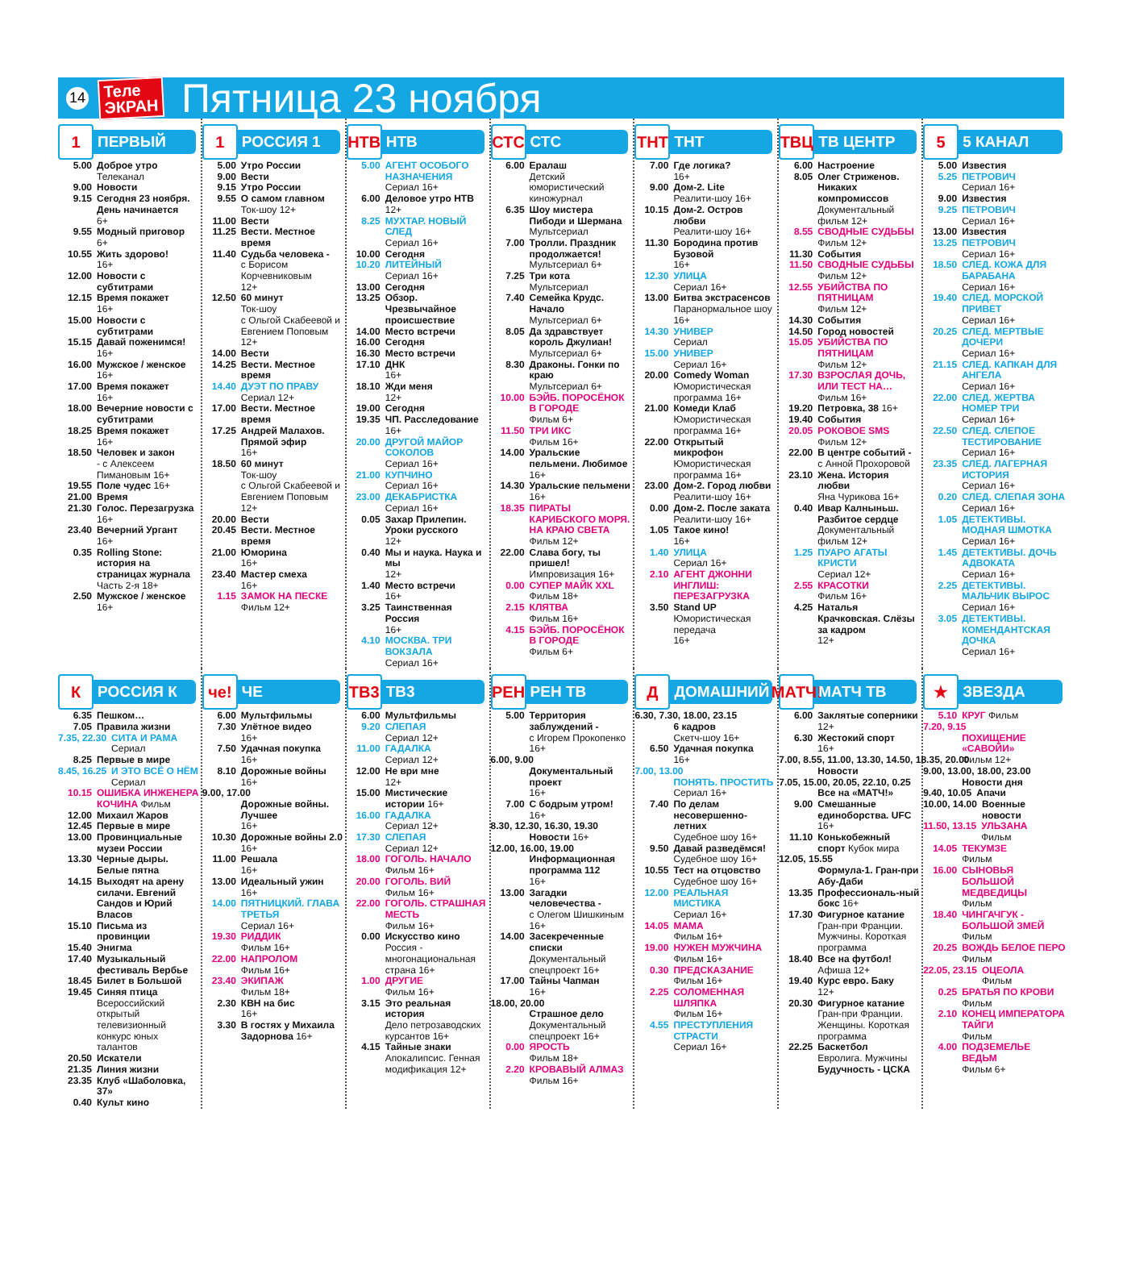14 Теле
ЭКРАН Пятница 23 ноября
1 ПЕРВЫЙ
5.00 Доброе утро
Телеканал
9.00 Новости
9.15 Сегодня 23 ноября. День начинается
6+
9.55 Модный приговор
6+
10.55 Жить здорово!
16+
12.00 Новости с субтитрами
12.15 Время покажет
16+
15.00 Новости с субтитрами
15.15 Давай поженимся!
16+
16.00 Мужское / женское
16+
17.00 Время покажет
16+
18.00 Вечерние новости с субтитрами
18.25 Время покажет
16+
18.50 Человек и закон
- с Алексеем Пимановым 16+
19.55 Поле чудес 16+
21.00 Время
21.30 Голос. Перезагрузка
16+
23.40 Вечерний Ургант
16+
0.35 Rolling Stone: история на страницах журнала
Часть 2-я 18+
2.50 Мужское / женское 16+
1 РОССИЯ 1
5.00 Утро России
9.00 Вести
9.15 Утро России
9.55 О самом главном
Ток-шоу 12+
11.00 Вести
11.25 Вести. Местное время
11.40 Судьба человека -
с Борисом Корчевниковым
12+
12.50 60 минут
Ток-шоу
с Ольгой Скабеевой и Евгением Поповым
12+
14.00 Вести
14.25 Вести. Местное время
14.40 ДУЭТ ПО ПРАВУ
Сериал 12+
17.00 Вести. Местное время
17.25 Андрей Малахов. Прямой эфир
16+
18.50 60 минут
Ток-шоу
с Ольгой Скабеевой и Евгением Поповым
12+
20.00 Вести
20.45 Вести. Местное время
21.00 Юморина
16+
23.40 Мастер смеха
16+
1.15 ЗАМОК НА ПЕСКЕ
Фильм 12+
НТВ НТВ
5.00 АГЕНТ ОСОБОГО НАЗНАЧЕНИЯ
Сериал 16+
6.00 Деловое утро НТВ
12+
8.25 МУХТАР. НОВЫЙ СЛЕД
Сериал 16+
10.00 Сегодня
10.20 ЛИТЕЙНЫЙ
Сериал 16+
13.00 Сегодня
13.25 Обзор. Чрезвычайное происшествие
14.00 Место встречи
16.00 Сегодня
16.30 Место встречи
17.10 ДНК
16+
18.10 Жди меня
12+
19.00 Сегодня
19.35 ЧП. Расследование
16+
20.00 ДРУГОЙ МАЙОР СОКОЛОВ
Сериал 16+
21.00 КУПЧИНО
Сериал 16+
23.00 ДЕКАБРИСТКА
Сериал 16+
0.05 Захар Прилепин. Уроки русского
12+
0.40 Мы и наука. Наука и мы
12+
1.40 Место встречи
16+
3.25 Таинственная Россия
16+
4.10 МОСКВА. ТРИ ВОКЗАЛА
Сериал 16+
СТС СТС
6.00 Ералаш
Детский юмористический киножурнал
6.35 Шоу мистера Пибоди и Шермана
Мультсериал
7.00 Тролли. Праздник продолжается!
Мультсериал 6+
7.25 Три кота
Мультсериал
7.40 Семейка Крудс. Начало
Мультсериал 6+
8.05 Да здравствует король Джулиан!
Мультсериал 6+
8.30 Драконы. Гонки по краю
Мультсериал 6+
10.00 БЭЙБ. ПОРОСЁНОК В ГОРОДЕ
Фильм 6+
11.50 ТРИ ИКС
Фильм 16+
14.00 Уральские пельмени. Любимое 16+
14.30 Уральские пельмени 16+
18.35 ПИРАТЫ КАРИБСКОГО МОРЯ. НА КРАЮ СВЕТА
Фильм 12+
22.00 Слава богу, ты пришел!
Импровизация 16+
0.00 СУПЕР МАЙК XXL
Фильм 18+
2.15 КЛЯТВА
Фильм 16+
4.15 БЭЙБ. ПОРОСЁНОК В ГОРОДЕ
Фильм 6+
ТНТ ТНТ
7.00 Где логика?
16+
9.00 Дом-2. Lite
Реалити-шоу 16+
10.15 Дом-2. Остров любви
Реалити-шоу 16+
11.30 Бородина против Бузовой
16+
12.30 УЛИЦА
Сериал 16+
13.00 Битва экстрасенсов
Паранормальное шоу 16+
14.30 УНИВЕР
Сериал
15.00 УНИВЕР
Сериал 16+
20.00 Comedy Woman
Юмористическая программа 16+
21.00 Комеди Клаб
Юмористическая программа 16+
22.00 Открытый микрофон
Юмористическая программа 16+
23.00 Дом-2. Город любви
Реалити-шоу 16+
0.00 Дом-2. После заката
Реалити-шоу 16+
1.05 Такое кино!
16+
1.40 УЛИЦА
Сериал 16+
2.10 АГЕНТ ДЖОННИ ИНГЛИШ: ПЕРЕЗАГРУЗКА
3.50 Stand UP
Юмористическая передача
16+
ТВЦ ТВ ЦЕНТР
6.00 Настроение
8.05 Олег Стриженов. Никаких компромиссов
Документальный фильм 12+
8.55 СВОДНЫЕ СУДЬБЫ
Фильм 12+
11.30 События
11.50 СВОДНЫЕ СУДЬБЫ
Фильм 12+
12.55 УБИЙСТВА ПО ПЯТНИЦАМ
Фильм 12+
14.30 События
14.50 Город новостей
15.05 УБИЙСТВА ПО ПЯТНИЦАМ
Фильм 12+
17.30 ВЗРОСЛАЯ ДОЧЬ, ИЛИ ТЕСТ НА… Фильм 16+
19.20 Петровка, 38 16+
19.40 События
20.05 РОКОВОЕ SMS
Фильм 12+
22.00 В центре событий -
с Анной Прохоровой
23.10 Жена. История любви
Яна Чурикова 16+
0.40 Ивар Калныньш. Разбитое сердце
Документальный фильм 12+
1.25 ПУАРО АГАТЫ КРИСТИ
Сериал 12+
2.55 КРАСОТКИ
Фильм 16+
4.25 Наталья Крачковская. Слёзы за кадром
12+
5 5 КАНАЛ
5.00 Известия
5.25 ПЕТРОВИЧ
Сериал 16+
9.00 Известия
9.25 ПЕТРОВИЧ
Сериал 16+
13.00 Известия
13.25 ПЕТРОВИЧ
Сериал 16+
18.50 СЛЕД. КОЖА ДЛЯ БАРАБАНА
Сериал 16+
19.40 СЛЕД. МОРСКОЙ ПРИВЕТ
Сериал 16+
20.25 СЛЕД. МЕРТВЫЕ ДОЧЕРИ
Сериал 16+
21.15 СЛЕД. КАПКАН ДЛЯ АНГЕЛА
Сериал 16+
22.00 СЛЕД. ЖЕРТВА НОМЕР ТРИ
Сериал 16+
22.50 СЛЕД. СЛЕПОЕ ТЕСТИРОВАНИЕ
Сериал 16+
23.35 СЛЕД. ЛАГЕРНАЯ ИСТОРИЯ
Сериал 16+
0.20 СЛЕД. СЛЕПАЯ ЗОНА
Сериал 16+
1.05 ДЕТЕКТИВЫ. МОДНАЯ ШМОТКА
Сериал 16+
1.45 ДЕТЕКТИВЫ. ДОЧЬ АДВОКАТА
Сериал 16+
2.25 ДЕТЕКТИВЫ. МАЛЬЧИК ВЫРОС
Сериал 16+
3.05 ДЕТЕКТИВЫ. КОМЕНДАНТСКАЯ ДОЧКА
Сериал 16+
К РОССИЯ К
6.35 Пешком…
7.05 Правила жизни
7.35, 22.30 СИТА И РАМА Сериал
8.25 Первые в мире
8.45, 16.25 И ЭТО ВСЁ О НЁМ Сериал
10.15 ОШИБКА ИНЖЕНЕРА КОЧИНА Фильм
12.00 Михаил Жаров
12.45 Первые в мире
13.00 Провинциальные музеи России
13.30 Черные дыры. Белые пятна
14.15 Выходят на арену силачи. Евгений Сандов и Юрий Власов
15.10 Письма из провинции
15.40 Энигма
17.40 Музыкальный фестиваль Вербье
18.45 Билет в Большой
19.45 Синяя птица
Всероссийский открытый телевизионный конкурс юных талантов
20.50 Искатели
21.35 Линия жизни
23.35 Клуб «Шаболовка, 37»
0.40 Культ кино
че! ЧЕ
6.00 Мультфильмы
7.30 Улётное видео
16+
7.50 Удачная покупка
16+
8.10 Дорожные войны 16+
9.00, 17.00
Дорожные войны. Лучшее
16+
10.30 Дорожные войны 2.0
16+
11.00 Решала
16+
13.00 Идеальный ужин
16+
14.00 ПЯТНИЦКИЙ. ГЛАВА ТРЕТЬЯ
Сериал 16+
19.30 РИДДИК
Фильм 16+
22.00 НАПРОЛОМ
Фильм 16+
23.40 ЭКИПАЖ
Фильм 18+
2.30 КВН на бис
16+
3.30 В гостях у Михаила Задорнова 16+
ТВ3 ТВ3
6.00 Мультфильмы
9.20 СЛЕПАЯ
Сериал 12+
11.00 ГАДАЛКА
Сериал 12+
12.00 Не ври мне
12+
15.00 Мистические истории 16+
16.00 ГАДАЛКА
Сериал 12+
17.30 СЛЕПАЯ
Сериал 12+
18.00 ГОГОЛЬ. НАЧАЛО
Фильм 16+
20.00 ГОГОЛЬ. ВИЙ
Фильм 16+
22.00 ГОГОЛЬ. СТРАШНАЯ МЕСТЬ
Фильм 16+
0.00 Искусство кино
Россия - многонациональная страна 16+
1.00 ДРУГИЕ
Фильм 16+
3.15 Это реальная история
Дело петрозаводских курсантов 16+
4.15 Тайные знаки
Апокалипсис. Генная модификация 12+
РЕН РЕН ТВ
5.00 Территория заблуждений -
с Игорем Прокопенко 16+
6.00, 9.00
Документальный проект
16+
7.00 С бодрым утром!
16+
8.30, 12.30, 16.30, 19.30
Новости 16+
12.00, 16.00, 19.00
Информационная программа 112
16+
13.00 Загадки человечества -
с Олегом Шишкиным 16+
14.00 Засекреченные списки
Документальный спецпроект 16+
17.00 Тайны Чапман
16+
18.00, 20.00
Страшное дело
Документальный спецпроект 16+
0.00 ЯРОСТЬ
Фильм 18+
2.20 КРОВАВЫЙ АЛМАЗ
Фильм 16+
Д ДОМАШНИЙ
6.30, 7.30, 18.00, 23.15
6 кадров
Скетч-шоу 16+
6.50 Удачная покупка
16+
7.00, 13.00
ПОНЯТЬ. ПРОСТИТЬ
Сериал 16+
7.40 По делам несовершенно-летних
Судебное шоу 16+
9.50 Давай разведёмся!
Судебное шоу 16+
10.55 Тест на отцовство
Судебное шоу 16+
12.00 РЕАЛЬНАЯ МИСТИКА
Сериал 16+
14.05 МАМА
Фильм 16+
19.00 НУЖЕН МУЖЧИНА
Фильм 16+
0.30 ПРЕДСКАЗАНИЕ
Фильм 16+
2.25 СОЛОМЕННАЯ ШЛЯПКА
Фильм 16+
4.55 ПРЕСТУПЛЕНИЯ СТРАСТИ
Сериал 16+
МАТЧ! МАТЧ ТВ
6.00 Заклятые соперники 12+
6.30 Жестокий спорт
16+
7.00, 8.55, 11.00, 13.30, 14.50, 18.35, 20.00
Новости
7.05, 15.00, 20.05, 22.10, 0.25
Все на «МАТЧ!»
9.00 Смешанные единоборства. UFC 16+
11.10 Конькобежный спорт Кубок мира
12.05, 15.55
Формула-1. Гран-при Абу-Даби
13.35 Профессиональ-ный бокс 16+
17.30 Фигурное катание
Гран-при Франции. Мужчины. Короткая программа
18.40 Все на футбол!
Афиша 12+
19.40 Курс евро. Баку
12+
20.30 Фигурное катание
Гран-при Франции. Женщины. Короткая программа
22.25 Баскетбол
Евролига. Мужчины Будучность - ЦСКА
★ ЗВЕЗДА
5.10 КРУГ Фильм
7.20, 9.15
ПОХИЩЕНИЕ «САВОЙИ»
Фильм 12+
9.00, 13.00, 18.00, 23.00
Новости дня
9.40, 10.05 Апачи
10.00, 14.00 Военные новости
11.50, 13.15 УЛЬЗАНА
Фильм
14.05 ТЕКУМЗЕ
Фильм
16.00 СЫНОВЬЯ БОЛЬШОЙ МЕДВЕДИЦЫ
Фильм
18.40 ЧИНГАЧГУК - БОЛЬШОЙ ЗМЕЙ
Фильм
20.25 ВОЖДЬ БЕЛОЕ ПЕРО Фильм
22.05, 23.15 ОЦЕОЛА
Фильм
0.25 БРАТЬЯ ПО КРОВИ
Фильм
2.10 КОНЕЦ ИМПЕРАТОРА ТАЙГИ
Фильм
4.00 ПОДЗЕМЕЛЬЕ ВЕДЬМ
Фильм 6+